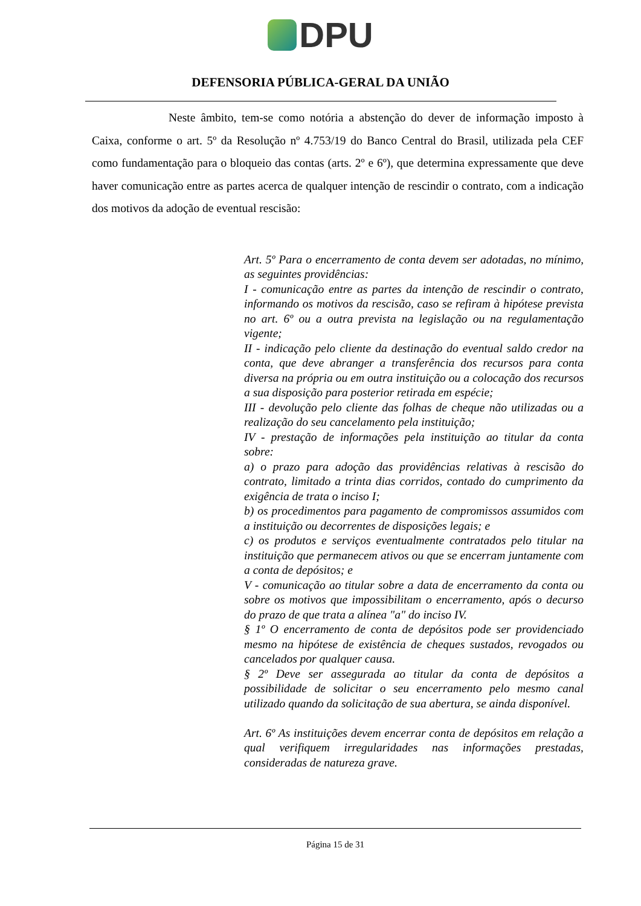DPU
DEFENSORIA PÚBLICA-GERAL DA UNIÃO
Neste âmbito, tem-se como notória a abstenção do dever de informação imposto à Caixa, conforme o art. 5º da Resolução nº 4.753/19 do Banco Central do Brasil, utilizada pela CEF como fundamentação para o bloqueio das contas (arts. 2º e 6º), que determina expressamente que deve haver comunicação entre as partes acerca de qualquer intenção de rescindir o contrato, com a indicação dos motivos da adoção de eventual rescisão:
Art. 5º Para o encerramento de conta devem ser adotadas, no mínimo, as seguintes providências:
I - comunicação entre as partes da intenção de rescindir o contrato, informando os motivos da rescisão, caso se refiram à hipótese prevista no art. 6º ou a outra prevista na legislação ou na regulamentação vigente;
II - indicação pelo cliente da destinação do eventual saldo credor na conta, que deve abranger a transferência dos recursos para conta diversa na própria ou em outra instituição ou a colocação dos recursos a sua disposição para posterior retirada em espécie;
III - devolução pelo cliente das folhas de cheque não utilizadas ou a realização do seu cancelamento pela instituição;
IV - prestação de informações pela instituição ao titular da conta sobre:
a) o prazo para adoção das providências relativas à rescisão do contrato, limitado a trinta dias corridos, contado do cumprimento da exigência de trata o inciso I;
b) os procedimentos para pagamento de compromissos assumidos com a instituição ou decorrentes de disposições legais; e
c) os produtos e serviços eventualmente contratados pelo titular na instituição que permanecem ativos ou que se encerram juntamente com a conta de depósitos; e
V - comunicação ao titular sobre a data de encerramento da conta ou sobre os motivos que impossibilitam o encerramento, após o decurso do prazo de que trata a alínea "a" do inciso IV.
§ 1º O encerramento de conta de depósitos pode ser providenciado mesmo na hipótese de existência de cheques sustados, revogados ou cancelados por qualquer causa.
§ 2º Deve ser assegurada ao titular da conta de depósitos a possibilidade de solicitar o seu encerramento pelo mesmo canal utilizado quando da solicitação de sua abertura, se ainda disponível.
Art. 6º As instituições devem encerrar conta de depósitos em relação a qual verifiquem irregularidades nas informações prestadas, consideradas de natureza grave.
Página 15 de 31